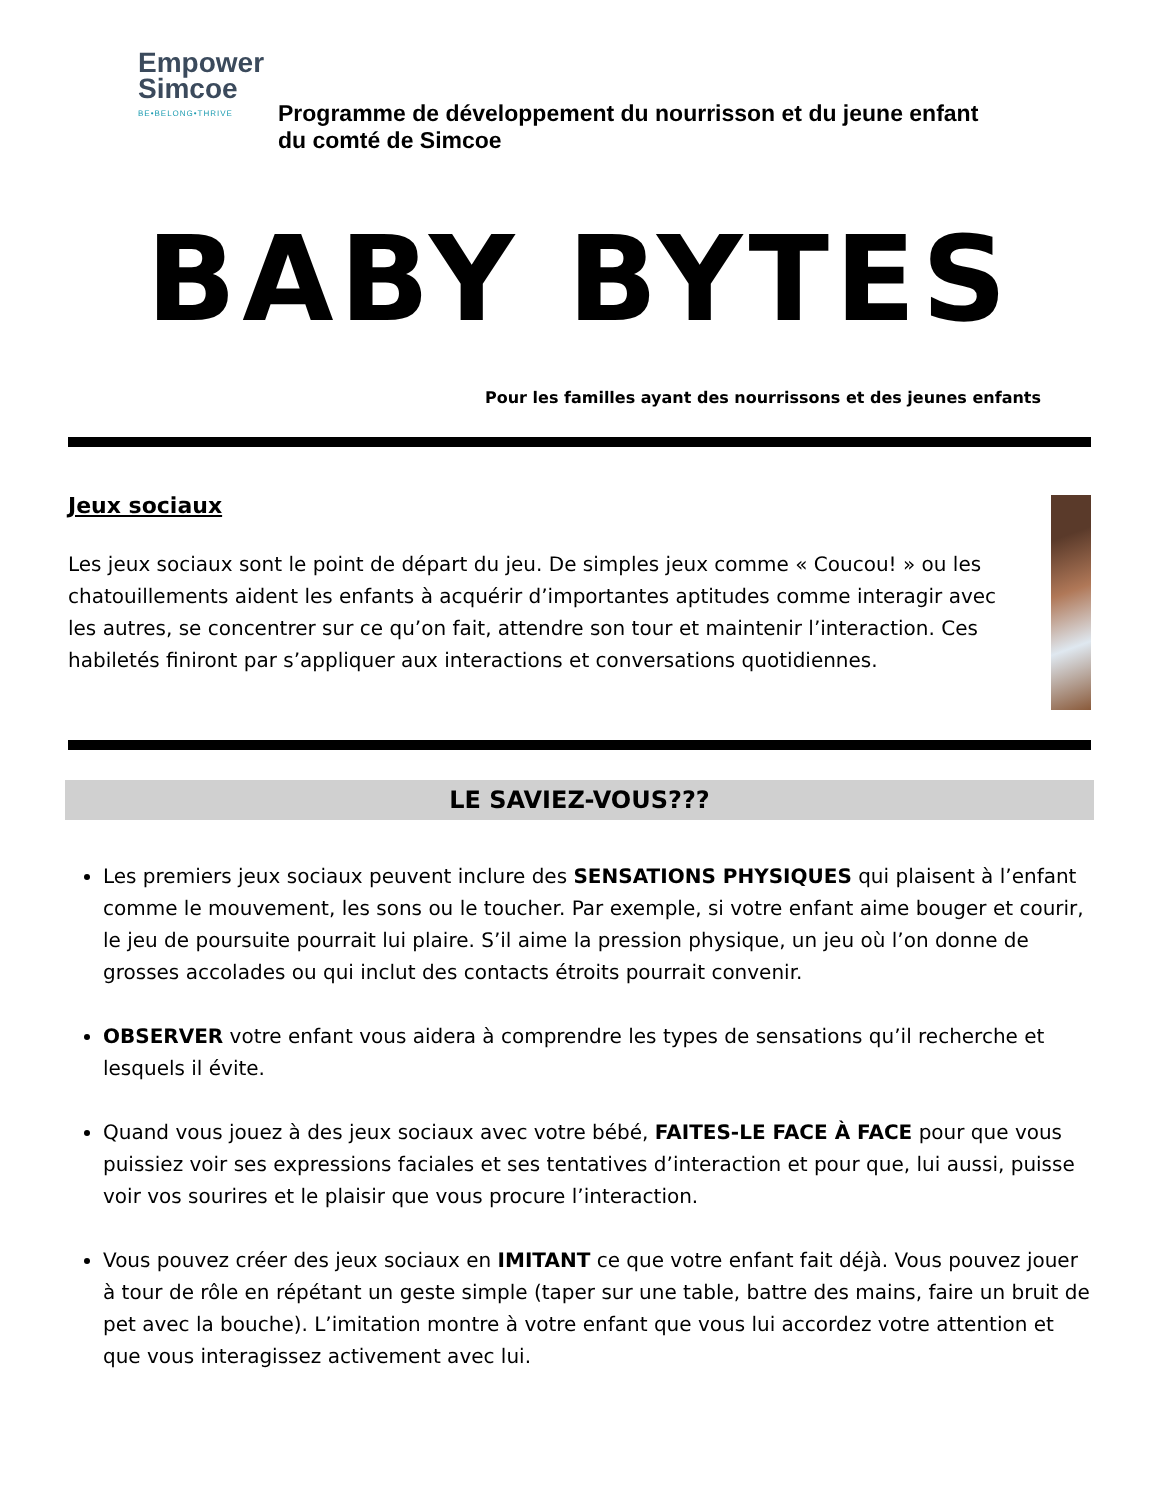Empower
Simcoe
BE•BELONG•THRIVE
Programme de développement du nourrisson et du jeune enfant
du comté de Simcoe
BABY BYTES
Pour les familles ayant des nourrissons et des jeunes enfants
Jeux sociaux
Les jeux sociaux sont le point de départ du jeu. De simples jeux comme « Coucou! » ou les chatouillements aident les enfants à acquérir d’importantes aptitudes comme interagir avec les autres, se concentrer sur ce qu’on fait, attendre son tour et maintenir l’interaction. Ces habiletés finiront par s’appliquer aux interactions et conversations quotidiennes.
LE SAVIEZ-VOUS???
Les premiers jeux sociaux peuvent inclure des SENSATIONS PHYSIQUES qui plaisent à l’enfant comme le mouvement, les sons ou le toucher. Par exemple, si votre enfant aime bouger et courir, le jeu de poursuite pourrait lui plaire. S’il aime la pression physique, un jeu où l’on donne de grosses accolades ou qui inclut des contacts étroits pourrait convenir.
OBSERVER votre enfant vous aidera à comprendre les types de sensations qu’il recherche et lesquels il évite.
Quand vous jouez à des jeux sociaux avec votre bébé, FAITES-LE FACE À FACE pour que vous puissiez voir ses expressions faciales et ses tentatives d’interaction et pour que, lui aussi, puisse voir vos sourires et le plaisir que vous procure l’interaction.
Vous pouvez créer des jeux sociaux en IMITANT ce que votre enfant fait déjà. Vous pouvez jouer à tour de rôle en répétant un geste simple (taper sur une table, battre des mains, faire un bruit de pet avec la bouche). L’imitation montre à votre enfant que vous lui accordez votre attention et que vous interagissez activement avec lui.